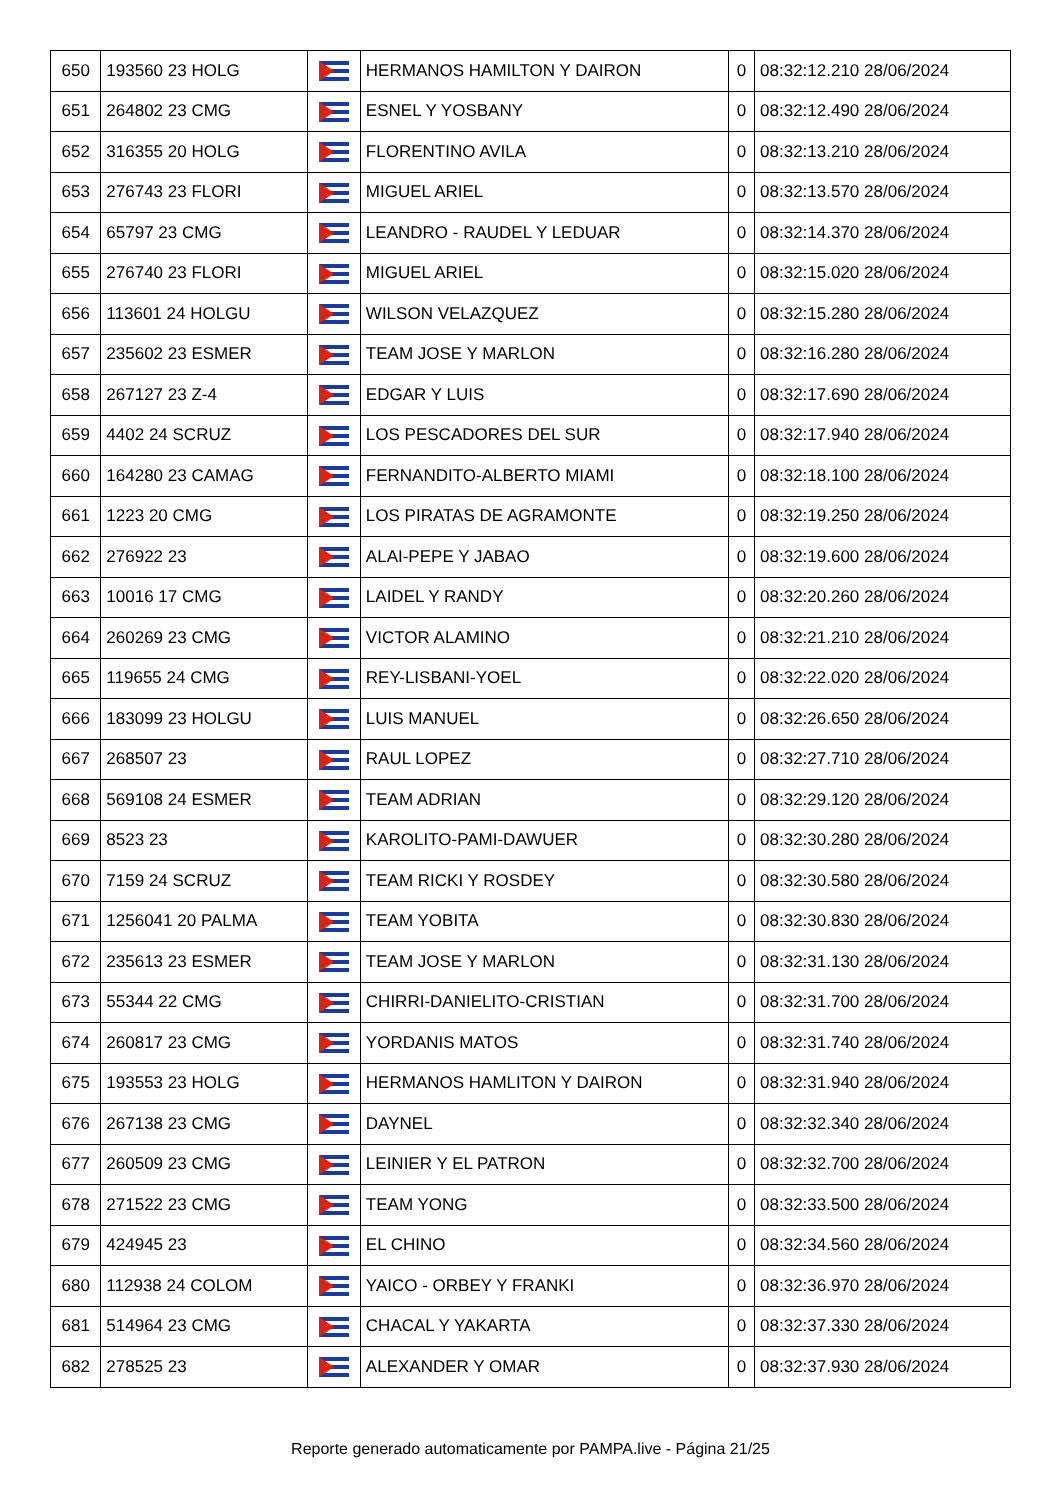| 650 | 193560 23 HOLG | | HERMANOS HAMILTON Y DAIRON | 0 | 08:32:12.210 28/06/2024 |
| 651 | 264802 23 CMG | | ESNEL Y YOSBANY | 0 | 08:32:12.490 28/06/2024 |
| 652 | 316355 20 HOLG | | FLORENTINO AVILA | 0 | 08:32:13.210 28/06/2024 |
| 653 | 276743 23 FLORI | | MIGUEL ARIEL | 0 | 08:32:13.570 28/06/2024 |
| 654 | 65797 23 CMG | | LEANDRO - RAUDEL Y LEDUAR | 0 | 08:32:14.370 28/06/2024 |
| 655 | 276740 23 FLORI | | MIGUEL ARIEL | 0 | 08:32:15.020 28/06/2024 |
| 656 | 113601 24 HOLGU | | WILSON VELAZQUEZ | 0 | 08:32:15.280 28/06/2024 |
| 657 | 235602 23 ESMER | | TEAM JOSE Y MARLON | 0 | 08:32:16.280 28/06/2024 |
| 658 | 267127 23 Z-4 | | EDGAR Y LUIS | 0 | 08:32:17.690 28/06/2024 |
| 659 | 4402 24 SCRUZ | | LOS PESCADORES DEL SUR | 0 | 08:32:17.940 28/06/2024 |
| 660 | 164280 23 CAMAG | | FERNANDITO-ALBERTO MIAMI | 0 | 08:32:18.100 28/06/2024 |
| 661 | 1223 20 CMG | | LOS PIRATAS DE AGRAMONTE | 0 | 08:32:19.250 28/06/2024 |
| 662 | 276922 23 | | ALAI-PEPE Y JABAO | 0 | 08:32:19.600 28/06/2024 |
| 663 | 10016 17 CMG | | LAIDEL Y RANDY | 0 | 08:32:20.260 28/06/2024 |
| 664 | 260269 23 CMG | | VICTOR ALAMINO | 0 | 08:32:21.210 28/06/2024 |
| 665 | 119655 24 CMG | | REY-LISBANI-YOEL | 0 | 08:32:22.020 28/06/2024 |
| 666 | 183099 23 HOLGU | | LUIS MANUEL | 0 | 08:32:26.650 28/06/2024 |
| 667 | 268507 23 | | RAUL LOPEZ | 0 | 08:32:27.710 28/06/2024 |
| 668 | 569108 24 ESMER | | TEAM ADRIAN | 0 | 08:32:29.120 28/06/2024 |
| 669 | 8523 23 | | KAROLITO-PAMI-DAWUER | 0 | 08:32:30.280 28/06/2024 |
| 670 | 7159 24 SCRUZ | | TEAM RICKI Y ROSDEY | 0 | 08:32:30.580 28/06/2024 |
| 671 | 1256041 20 PALMA | | TEAM YOBITA | 0 | 08:32:30.830 28/06/2024 |
| 672 | 235613 23 ESMER | | TEAM JOSE Y MARLON | 0 | 08:32:31.130 28/06/2024 |
| 673 | 55344 22 CMG | | CHIRRI-DANIELITO-CRISTIAN | 0 | 08:32:31.700 28/06/2024 |
| 674 | 260817 23 CMG | | YORDANIS MATOS | 0 | 08:32:31.740 28/06/2024 |
| 675 | 193553 23 HOLG | | HERMANOS HAMLITON Y DAIRON | 0 | 08:32:31.940 28/06/2024 |
| 676 | 267138 23 CMG | | DAYNEL | 0 | 08:32:32.340 28/06/2024 |
| 677 | 260509 23 CMG | | LEINIER Y EL PATRON | 0 | 08:32:32.700 28/06/2024 |
| 678 | 271522 23 CMG | | TEAM YONG | 0 | 08:32:33.500 28/06/2024 |
| 679 | 424945 23 | | EL CHINO | 0 | 08:32:34.560 28/06/2024 |
| 680 | 112938 24 COLOM | | YAICO - ORBEY Y FRANKI | 0 | 08:32:36.970 28/06/2024 |
| 681 | 514964 23 CMG | | CHACAL Y YAKARTA | 0 | 08:32:37.330 28/06/2024 |
| 682 | 278525 23 | | ALEXANDER Y OMAR | 0 | 08:32:37.930 28/06/2024 |
Reporte generado automaticamente por PAMPA.live - Página 21/25